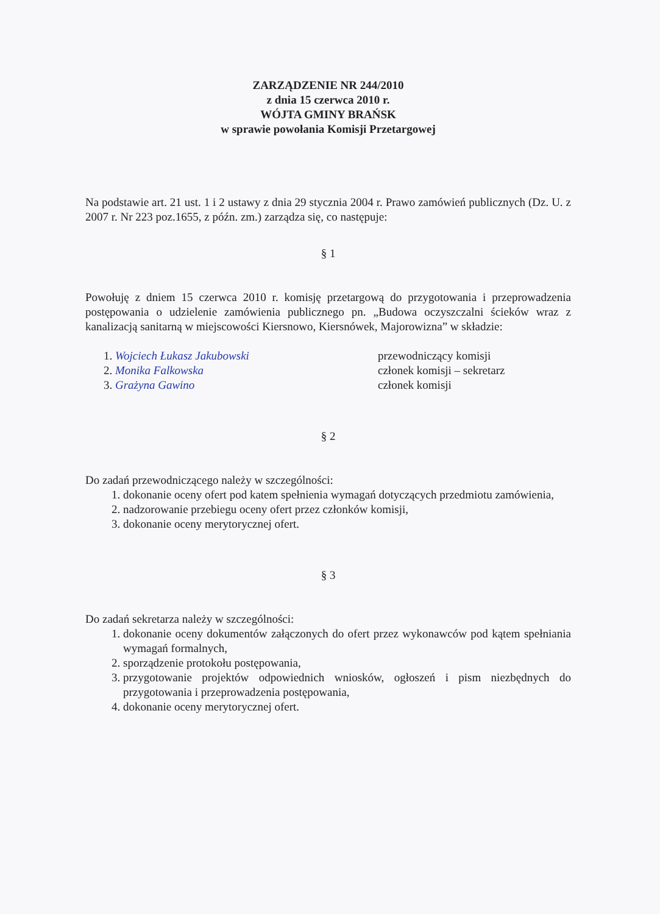ZARZĄDZENIE NR 244/2010
z dnia 15 czerwca 2010 r.
WÓJTA GMINY BRAŃSK
w sprawie powołania Komisji Przetargowej
Na podstawie art. 21 ust. 1 i 2 ustawy z dnia 29 stycznia 2004 r. Prawo zamówień publicznych (Dz. U. z 2007 r. Nr 223 poz.1655, z późn. zm.) zarządza się, co następuje:
§ 1
Powołuję z dniem 15 czerwca 2010 r. komisję przetargową do przygotowania i przeprowadzenia postępowania o udzielenie zamówienia publicznego pn. „Budowa oczyszczalni ścieków wraz z kanalizacją sanitarną w miejscowości Kiersnowo, Kiersnówek, Majorowizna” w składzie:
1. Wojciech Łukasz Jakubowski
2. Monika Falkowska
3. Grażyna Gawino
przewodniczący komisji
członek komisji – sekretarz
członek komisji
§ 2
Do zadań przewodniczącego należy w szczególności:
1. dokonanie oceny ofert pod katem spełnienia wymagań dotyczących przedmiotu zamówienia,
2. nadzorowanie przebiegu oceny ofert przez członków komisji,
3. dokonanie oceny merytorycznej ofert.
§ 3
Do zadań sekretarza należy w szczególności:
1. dokonanie oceny dokumentów załączonych do ofert przez wykonawców pod kątem spełniania wymagań formalnych,
2. sporządzenie protokołu postępowania,
3. przygotowanie projektów odpowiednich wniosków, ogłoszeń i pism niezbędnych do przygotowania i przeprowadzenia postępowania,
4. dokonanie oceny merytorycznej ofert.